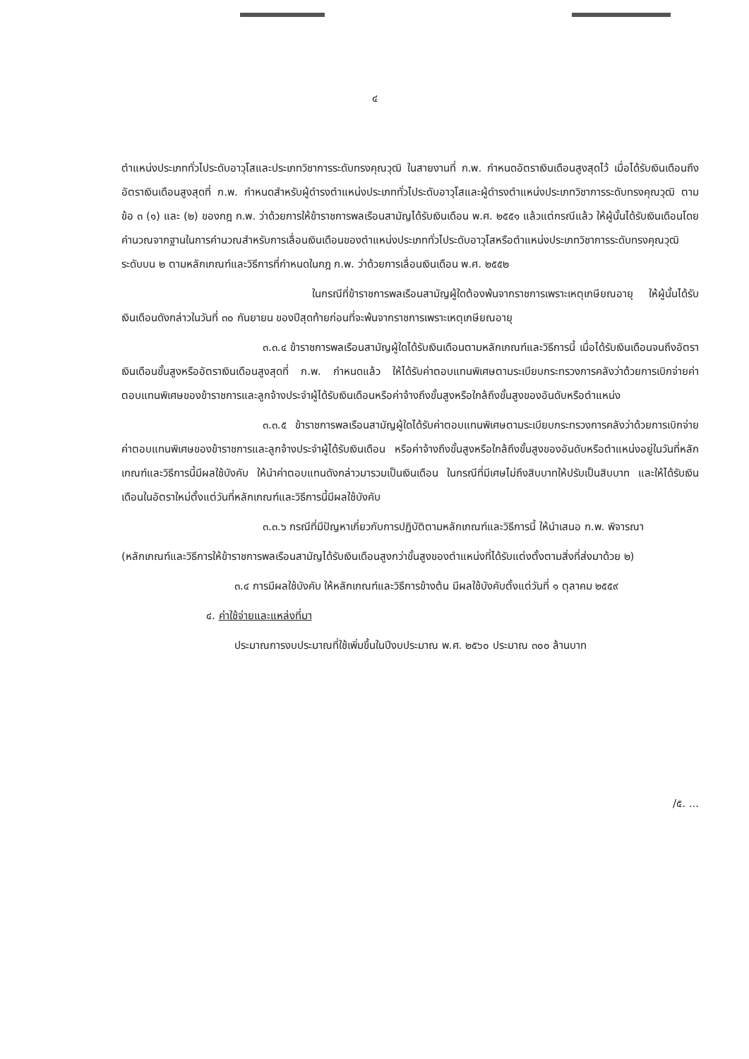๔
ตำแหน่งประเภททั่วไประดับอาวุโสและประเภทวิชาการระดับทรงคุณวุฒิ ในสายงานที่ ก.พ. กำหนดอัตราเงินเดือนสูงสุดไว้ เมื่อได้รับเงินเดือนถึงอัตราเงินเดือนสูงสุดที่ ก.พ. กำหนดสำหรับผู้ดำรงตำแหน่งประเภททั่วไประดับอาวุโสและผู้ดำรงตำแหน่งประเภทวิชาการระดับทรงคุณวุฒิ ตามข้อ ๓ (๑) และ (๒) ของกฎ ก.พ. ว่าด้วยการให้ข้าราชการพลเรือนสามัญได้รับเงินเดือน พ.ศ. ๒๕๕๑ แล้วแต่กรณีแล้ว ให้ผู้นั้นได้รับเงินเดือนโดยคำนวณจากฐานในการคำนวณสำหรับการเลื่อนเงินเดือนของตำแหน่งประเภททั่วไประดับอาวุโสหรือตำแหน่งประเภทวิชาการระดับทรงคุณวุฒิระดับบน ๒ ตามหลักเกณฑ์และวิธีการที่กำหนดในกฎ ก.พ. ว่าด้วยการเลื่อนเงินเดือน พ.ศ. ๒๕๕๒
ในกรณีที่ข้าราชการพลเรือนสามัญผู้ใดต้องพ้นจากราชการเพราะเหตุเกษียณอายุ ให้ผู้นั้นได้รับเงินเดือนดังกล่าวในวันที่ ๓๐ กันยายน ของปีสุดท้ายก่อนที่จะพ้นจากราชการเพราะเหตุเกษียณอายุ
๓.๓.๔ ข้าราชการพลเรือนสามัญผู้ใดได้รับเงินเดือนตามหลักเกณฑ์และวิธีการนี้ เมื่อได้รับเงินเดือนจนถึงอัตราเงินเดือนขั้นสูงหรืออัตราเงินเดือนสูงสุดที่ ก.พ. กำหนดแล้ว ให้ได้รับค่าตอบแทนพิเศษตามระเบียบกระทรวงการคลังว่าด้วยการเบิกจ่ายค่าตอบแทนพิเศษของข้าราชการและลูกจ้างประจำผู้ได้รับเงินเดือนหรือค่าจ้างถึงขั้นสูงหรือใกล้ถึงขั้นสูงของอันดับหรือตำแหน่ง
๓.๓.๕ ข้าราชการพลเรือนสามัญผู้ใดได้รับค่าตอบแทนพิเศษตามระเบียบกระทรวงการคลังว่าด้วยการเบิกจ่ายค่าตอบแทนพิเศษของข้าราชการและลูกจ้างประจำผู้ได้รับเงินเดือน หรือค่าจ้างถึงขั้นสูงหรือใกล้ถึงขั้นสูงของอันดับหรือตำแหน่งอยู่ในวันที่หลักเกณฑ์และวิธีการนี้มีผลใช้บังคับ ให้นำค่าตอบแทนดังกล่าวมารวมเป็นเงินเดือน ในกรณีที่มีเศษไม่ถึงสิบบาทให้ปรับเป็นสิบบาท และให้ได้รับเงินเดือนในอัตราใหม่ตั้งแต่วันที่หลักเกณฑ์และวิธีการนี้มีผลใช้บังคับ
๓.๓.๖ กรณีที่มีปัญหาเกี่ยวกับการปฏิบัติตามหลักเกณฑ์และวิธีการนี้ ให้นำเสนอ ก.พ. พิจารณา
(หลักเกณฑ์และวิธีการให้ข้าราชการพลเรือนสามัญได้รับเงินเดือนสูงกว่าขั้นสูงของตำแหน่งที่ได้รับแต่งตั้งตามสิ่งที่ส่งมาด้วย ๒)
๓.๔ การมีผลใช้บังคับ ให้หลักเกณฑ์และวิธีการข้างต้น มีผลใช้บังคับตั้งแต่วันที่ ๑ ตุลาคม ๒๕๕๙
๔. ค่าใช้จ่ายและแหล่งที่มา
ประมาณการงบประมาณที่ใช้เพิ่มขึ้นในปีงบประมาณ พ.ศ. ๒๕๖๐ ประมาณ ๓๐๐ ล้านบาท
/๕. ...